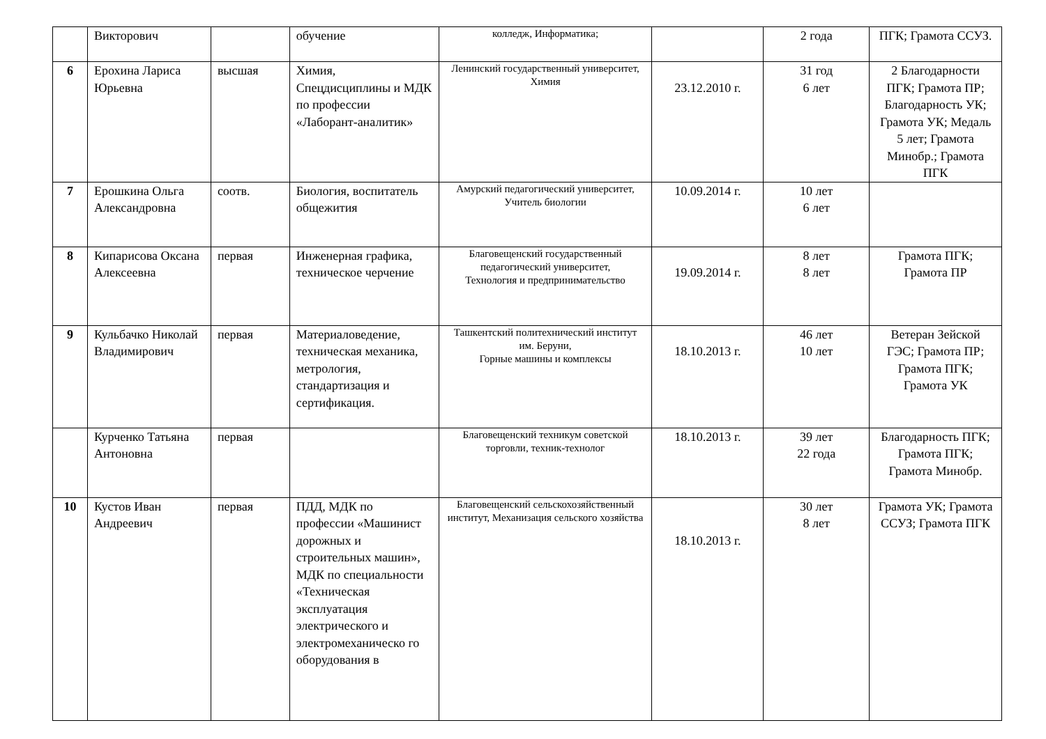| | Викторович | | обучение | колледж, Информатика; | | 2 года | ПГК; Грамота ССУЗ. |
| 6 | Ерохина Лариса Юрьевна | высшая | Химия, Спецдисциплины и МДК по профессии «Лаборант-аналитик» | Ленинский государственный университет, Химия | 23.12.2010 г. | 31 год 6 лет | 2 Благодарности ПГК; Грамота ПР; Благодарность УК; Грамота УК; Медаль 5 лет; Грамота Минобр.; Грамота ПГК |
| 7 | Ерошкина Ольга Александровна | соотв. | Биология, воспитатель общежития | Амурский педагогический университет, Учитель биологии | 10.09.2014 г. | 10 лет 6 лет | |
| 8 | Кипарисова Оксана Алексеевна | первая | Инженерная графика, техническое черчение | Благовещенский государственный педагогический университет, Технология и предпринимательство | 19.09.2014 г. | 8 лет 8 лет | Грамота ПГК; Грамота ПР |
| 9 | Кульбачко Николай Владимирович | первая | Материаловедение, техническая механика, метрология, стандартизация и сертификация. | Ташкентский политехнический институт им. Беруни, Горные машины и комплексы | 18.10.2013 г. | 46 лет 10 лет | Ветеран Зейской ГЭС; Грамота ПР; Грамота ПГК; Грамота УК |
| | Курченко Татьяна Антоновна | первая | | Благовещенский техникум советской торговли, техник-технолог | 18.10.2013 г. | 39 лет 22 года | Благодарность ПГК; Грамота ПГК; Грамота Минобр. |
| 10 | Кустов Иван Андреевич | первая | ПДД, МДК по профессии «Машинист дорожных и строительных машин», МДК по специальности «Техническая эксплуатация электрического и электромеханическо го оборудования в | Благовещенский сельскохозяйственный институт, Механизация сельского хозяйства | 18.10.2013 г. | 30 лет 8 лет | Грамота УК; Грамота ССУЗ; Грамота ПГК |